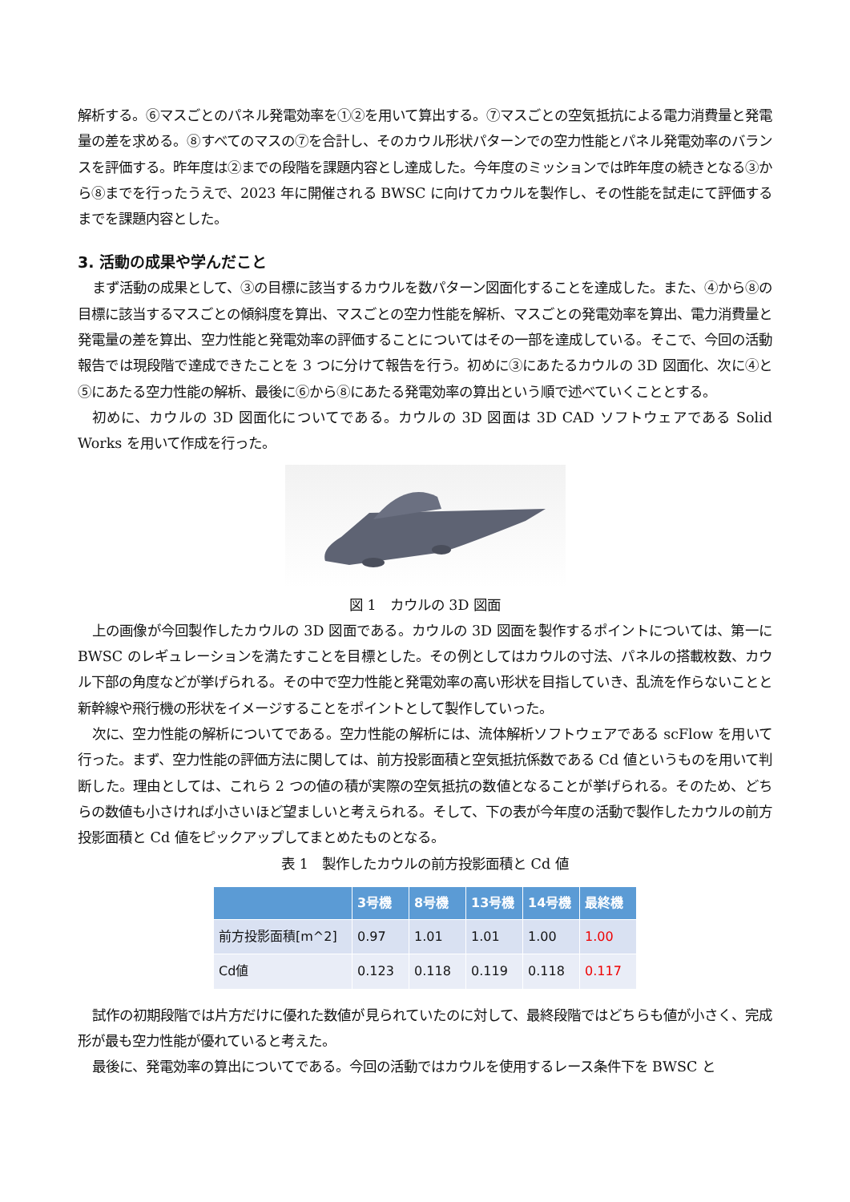解析する。⑥マスごとのパネル発電効率を①②を用いて算出する。⑦マスごとの空気抵抗による電力消費量と発電量の差を求める。⑧すべてのマスの⑦を合計し、そのカウル形状パターンでの空力性能とパネル発電効率のバランスを評価する。昨年度は②までの段階を課題内容とし達成した。今年度のミッションでは昨年度の続きとなる③から⑧までを行ったうえで、2023 年に開催される BWSC に向けてカウルを製作し、その性能を試走にて評価するまでを課題内容とした。
3. 活動の成果や学んだこと
まず活動の成果として、③の目標に該当するカウルを数パターン図面化することを達成した。また、④から⑧の目標に該当するマスごとの傾斜度を算出、マスごとの空力性能を解析、マスごとの発電効率を算出、電力消費量と発電量の差を算出、空力性能と発電効率の評価することについてはその一部を達成している。そこで、今回の活動報告では現段階で達成できたことを 3 つに分けて報告を行う。初めに③にあたるカウルの 3D 図面化、次に④と⑤にあたる空力性能の解析、最後に⑥から⑧にあたる発電効率の算出という順で述べていくこととする。
初めに、カウルの 3D 図面化についてである。カウルの 3D 図面は 3D CAD ソフトウェアである Solid Works を用いて作成を行った。
図 1　カウルの 3D 図面
上の画像が今回製作したカウルの 3D 図面である。カウルの 3D 図面を製作するポイントについては、第一に BWSC のレギュレーションを満たすことを目標とした。その例としてはカウルの寸法、パネルの搭載枚数、カウル下部の角度などが挙げられる。その中で空力性能と発電効率の高い形状を目指していき、乱流を作らないことと新幹線や飛行機の形状をイメージすることをポイントとして製作していった。
次に、空力性能の解析についてである。空力性能の解析には、流体解析ソフトウェアである scFlow を用いて行った。まず、空力性能の評価方法に関しては、前方投影面積と空気抵抗係数である Cd 値というものを用いて判断した。理由としては、これら 2 つの値の積が実際の空気抵抗の数値となることが挙げられる。そのため、どちらの数値も小さければ小さいほど望ましいと考えられる。そして、下の表が今年度の活動で製作したカウルの前方投影面積と Cd 値をピックアップしてまとめたものとなる。
表 1　製作したカウルの前方投影面積と Cd 値
| | 3号機 | 8号機 | 13号機 | 14号機 | 最終機 |
| --- | --- | --- | --- | --- | --- |
| 前方投影面積[m^2] | 0.97 | 1.01 | 1.01 | 1.00 | 1.00 |
| Cd値 | 0.123 | 0.118 | 0.119 | 0.118 | 0.117 |
試作の初期段階では片方だけに優れた数値が見られていたのに対して、最終段階ではどちらも値が小さく、完成形が最も空力性能が優れていると考えた。
最後に、発電効率の算出についてである。今回の活動ではカウルを使用するレース条件下を BWSC と